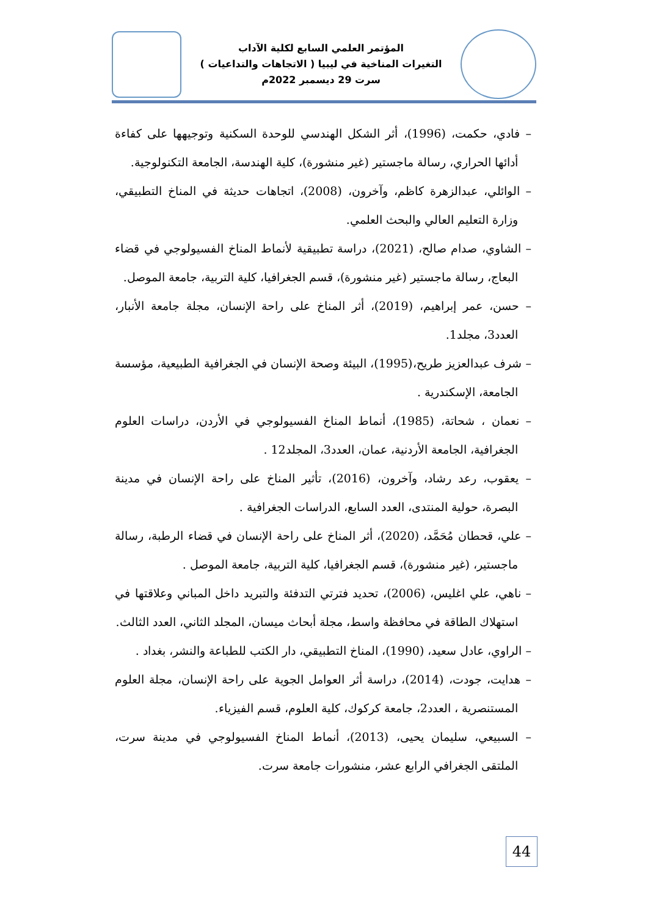المؤتمر العلمي السابع لكلية الآداب
التغيرات المناخية في ليبيا ( الاتجاهات والتداعيات )
سرت 29 ديسمبر 2022م
– فادي، حكمت، (1996)، أثر الشكل الهندسي للوحدة السكنية وتوجيهها على كفاءة أدائها الحراري، رسالة ماجستير (غير منشورة)، كلية الهندسة، الجامعة التكنولوجية.
– الوائلي، عبدالزهرة كاظم، وآخرون، (2008)، اتجاهات حديثة في المناخ التطبيقي، وزارة التعليم العالي والبحث العلمي.
– الشاوي، صدام صالح، (2021)، دراسة تطبيقية لأنماط المناخ الفسيولوجي في قضاء البعاج، رسالة ماجستير (غير منشورة)، قسم الجغرافيا، كلية التربية، جامعة الموصل.
– حسن، عمر إبراهيم، (2019)، أثر المناخ على راحة الإنسان، مجلة جامعة الأنبار، العدد3، مجلد1.
– شرف عبدالعزيز طريح،(1995)، البيئة وصحة الإنسان في الجغرافية الطبيعية، مؤسسة الجامعة، الإسكندرية .
– نعمان ، شحاتة، (1985)، أنماط المناخ الفسيولوجي في الأردن، دراسات العلوم الجغرافية، الجامعة الأردنية، عمان، العدد3، المجلد12 .
– يعقوب، رعد رشاد، وآخرون، (2016)، تأثير المناخ على راحة الإنسان في مدينة البصرة، حولية المنتدى، العدد السابع، الدراسات الجغرافية .
– علي، قحطان مُحَمَّد، (2020)، أثر المناخ على راحة الإنسان في قضاء الرطبة، رسالة ماجستير، (غير منشورة)، قسم الجغرافيا، كلية التربية، جامعة الموصل .
– ناهي، علي اغليس، (2006)، تحديد فترتي التدفئة والتبريد داخل المباني وعلاقتها في استهلاك الطاقة في محافظة واسط، مجلة أبحاث ميسان، المجلد الثاني، العدد الثالث.
– الراوي، عادل سعيد، (1990)، المناخ التطبيقي، دار الكتب للطباعة والنشر، بغداد .
– هدايت، جودت، (2014)، دراسة أثر العوامل الجوية على راحة الإنسان، مجلة العلوم المستنصرية ، العدد2، جامعة كركوك، كلية العلوم، قسم الفيزياء.
– السبيعي، سليمان يحيى، (2013)، أنماط المناخ الفسيولوجي في مدينة سرت، الملتقى الجغرافي الرابع عشر، منشورات جامعة سرت.
44